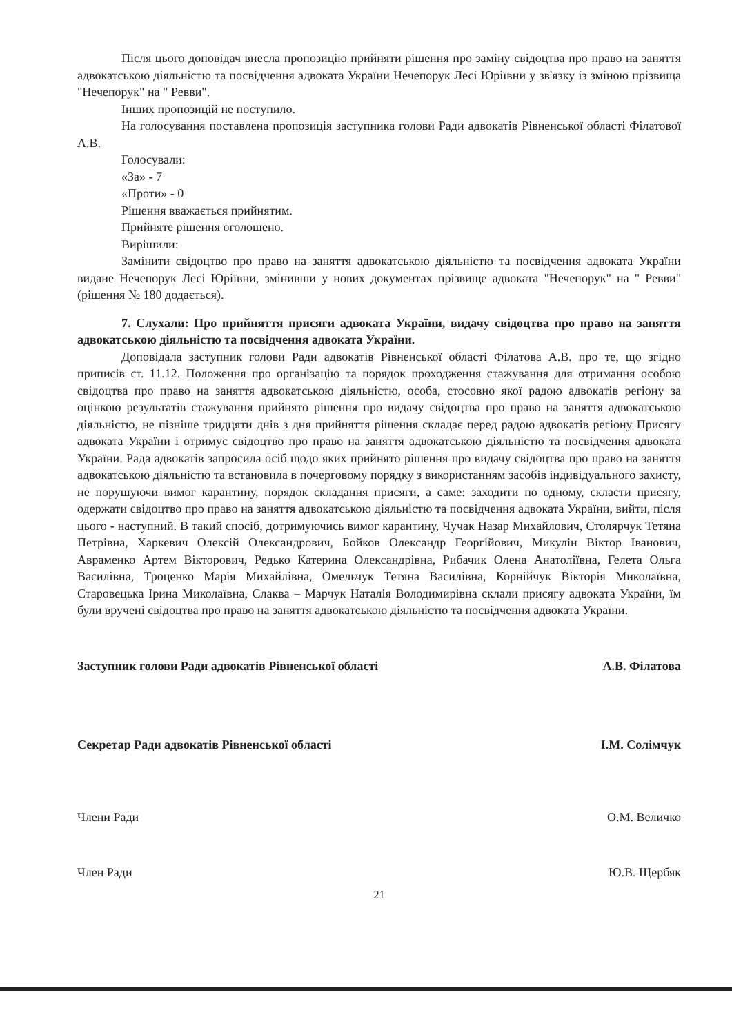Після цього доповідач внесла пропозицію прийняти рішення про заміну свідоцтва про право на заняття адвокатською діяльністю та посвідчення адвоката України Нечепорук Лесі Юріївни у зв'язку із зміною прізвища "Нечепорук" на " Ревви".
Інших пропозицій не поступило.
На голосування поставлена пропозиція заступника голови Ради адвокатів Рівненської області Філатової А.В.
Голосували:
«За» - 7
«Проти» - 0
Рішення вважається прийнятим.
Прийняте рішення оголошено.
Вирішили:
Замінити свідоцтво про право на заняття адвокатською діяльністю та посвідчення адвоката України видане Нечепорук Лесі Юріївни, змінивши у нових документах прізвище адвоката "Нечепорук" на " Ревви" (рішення № 180 додається).
7. Слухали: Про прийняття присяги адвоката України, видачу свідоцтва про право на заняття адвокатською діяльністю та посвідчення адвоката України.
Доповідала заступник голови Ради адвокатів Рівненської області Філатова А.В. про те, що згідно приписів ст. 11.12. Положення про організацію та порядок проходження стажування для отримання особою свідоцтва про право на заняття адвокатською діяльністю, особа, стосовно якої радою адвокатів регіону за оцінкою результатів стажування прийнято рішення про видачу свідоцтва про право на заняття адвокатською діяльністю, не пізніше тридцяти днів з дня прийняття рішення складає перед радою адвокатів регіону Присягу адвоката України і отримує свідоцтво про право на заняття адвокатською діяльністю та посвідчення адвоката України. Рада адвокатів запросила осіб щодо яких прийнято рішення про видачу свідоцтва про право на заняття адвокатською діяльністю та встановила в почерговому порядку з використанням засобів індивідуального захисту, не порушуючи вимог карантину, порядок складання присяги, а саме: заходити по одному, скласти присягу, одержати свідоцтво про право на заняття адвокатською діяльністю та посвідчення адвоката України, вийти, після цього - наступний. В такий спосіб, дотримуючись вимог карантину, Чучак Назар Михайлович, Столярчук Тетяна Петрівна, Харкевич Олексій Олександрович, Бойков Олександр Георгійович, Микулін Віктор Іванович, Авраменко Артем Вікторович, Редько Катерина Олександрівна, Рибачик Олена Анатоліївна, Гелета Ольга Василівна, Троценко Марія Михайлівна, Омельчук Тетяна Василівна, Корнійчук Вікторія Миколаївна, Старовецька Ірина Миколаївна, Слаква – Марчук Наталія Володимирівна склали присягу адвоката України, їм були вручені свідоцтва про право на заняття адвокатською діяльністю та посвідчення адвоката України.
Заступник голови Ради адвокатів Рівненської області А.В. Філатова
Секретар Ради адвокатів Рівненської області І.М. Солімчук
Члени Ради О.М. Величко
Член Ради Ю.В. Щербяк
21